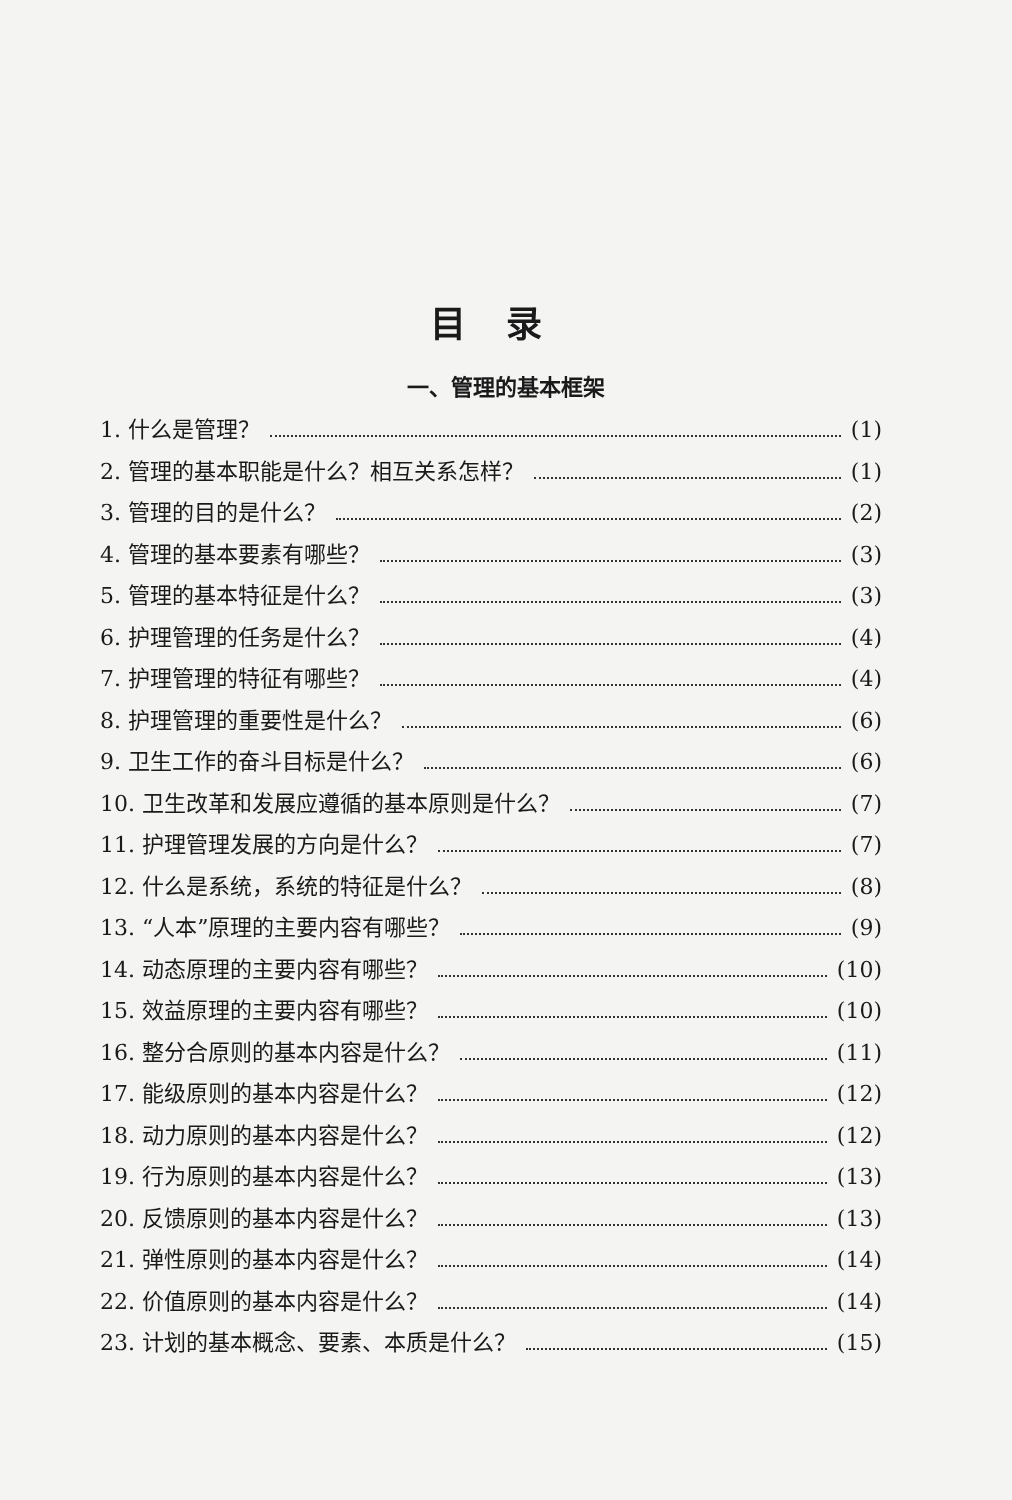目录
一、管理的基本框架
1. 什么是管理？ (1)
2. 管理的基本职能是什么？相互关系怎样？ (1)
3. 管理的目的是什么？ (2)
4. 管理的基本要素有哪些？ (3)
5. 管理的基本特征是什么？ (3)
6. 护理管理的任务是什么？ (4)
7. 护理管理的特征有哪些？ (4)
8. 护理管理的重要性是什么？ (6)
9. 卫生工作的奋斗目标是什么？ (6)
10. 卫生改革和发展应遵循的基本原则是什么？ (7)
11. 护理管理发展的方向是什么？ (7)
12. 什么是系统，系统的特征是什么？ (8)
13. “人本”原理的主要内容有哪些？ (9)
14. 动态原理的主要内容有哪些？ (10)
15. 效益原理的主要内容有哪些？ (10)
16. 整分合原则的基本内容是什么？ (11)
17. 能级原则的基本内容是什么？ (12)
18. 动力原则的基本内容是什么？ (12)
19. 行为原则的基本内容是什么？ (13)
20. 反馈原则的基本内容是什么？ (13)
21. 弹性原则的基本内容是什么？ (14)
22. 价值原则的基本内容是什么？ (14)
23. 计划的基本概念、要素、本质是什么？ (15)